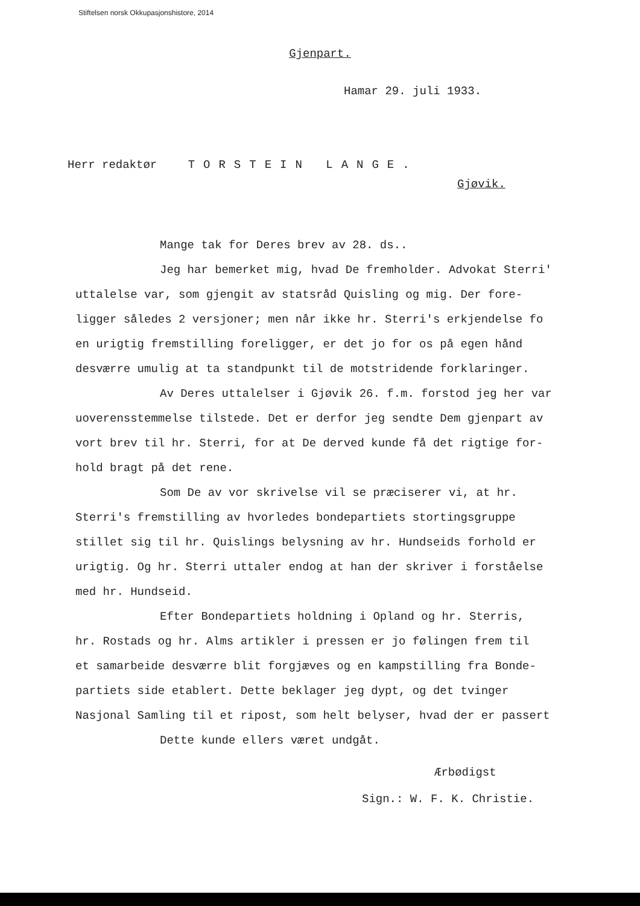Stiftelsen norsk Okkupasjonshistore, 2014
Gjenpart.
Hamar 29. juli 1933.
Herr redaktør TORSTEIN LANGE.
Gjøvik.
Mange tak for Deres brev av 28. ds..
Jeg har bemerket mig, hvad De fremholder. Advokat Sterri'
uttalelse var, som gjengit av statsråd Quisling og mig. Der fore-
ligger således 2 versjoner; men når ikke hr. Sterri's erkjendelse fo
en urigtig fremstilling foreligger, er det jo for os på egen hånd
desværre umulig at ta standpunkt til de motstridende forklaringer.
Av Deres uttalelser i Gjøvik 26. f.m. forstod jeg her var
uoverensstemmelse tilstede. Det er derfor jeg sendte Dem gjenpart av
vort brev til hr. Sterri, for at De derved kunde få det rigtige for-
hold bragt på det rene.
Som De av vor skrivelse vil se præciserer vi, at hr.
Sterri's fremstilling av hvorledes bondepartiets stortingsgruppe
stillet sig til hr. Quislings belysning av hr. Hundseids forhold er
urigtig. Og hr. Sterri uttaler endog at han der skriver i forståelse
med hr. Hundseid.
Efter Bondepartiets holdning i Opland og hr. Sterris,
hr. Rostads og hr. Alms artikler i pressen er jo følingen frem til
et samarbeide desværre blit forgjæves og en kampstilling fra Bonde-
partiets side etablert. Dette beklager jeg dypt, og det tvinger
Nasjonal Samling til et ripost, som helt belyser, hvad der er passert
Dette kunde ellers været undgåt.
Ærbødigst
Sign.: W. F. K. Christie.